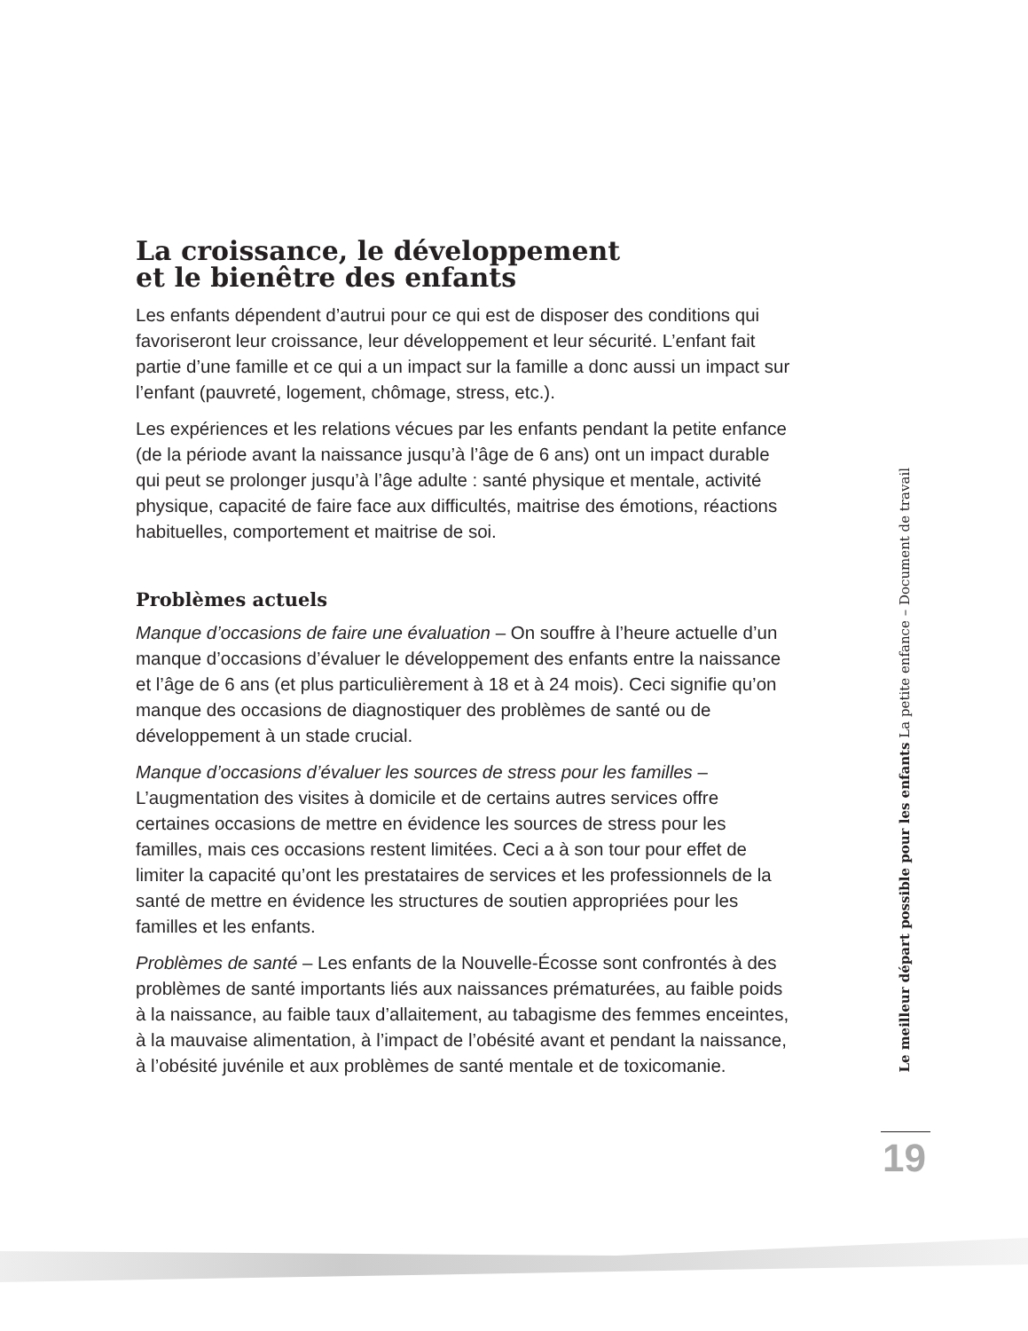La croissance, le développement
et le bienêtre des enfants
Les enfants dépendent d’autrui pour ce qui est de disposer des conditions qui favoriseront leur croissance, leur développement et leur sécurité. L’enfant fait partie d’une famille et ce qui a un impact sur la famille a donc aussi un impact sur l’enfant (pauvreté, logement, chômage, stress, etc.).
Les expériences et les relations vécues par les enfants pendant la petite enfance (de la période avant la naissance jusqu’à l’âge de 6 ans) ont un impact durable qui peut se prolonger jusqu’à l’âge adulte : santé physique et mentale, activité physique, capacité de faire face aux difficultés, maitrise des émotions, réactions habituelles, comportement et maitrise de soi.
Problèmes actuels
Manque d’occasions de faire une évaluation – On souffre à l’heure actuelle d’un manque d’occasions d’évaluer le développement des enfants entre la naissance et l’âge de 6 ans (et plus particulièrement à 18 et à 24 mois). Ceci signifie qu’on manque des occasions de diagnostiquer des problèmes de santé ou de développement à un stade crucial.
Manque d’occasions d’évaluer les sources de stress pour les familles – L’augmentation des visites à domicile et de certains autres services offre certaines occasions de mettre en évidence les sources de stress pour les familles, mais ces occasions restent limitées. Ceci a à son tour pour effet de limiter la capacité qu’ont les prestataires de services et les professionnels de la santé de mettre en évidence les structures de soutien appropriées pour les familles et les enfants.
Problèmes de santé – Les enfants de la Nouvelle-Écosse sont confrontés à des problèmes de santé importants liés aux naissances prématurées, au faible poids à la naissance, au faible taux d’allaitement, au tabagisme des femmes enceintes, à la mauvaise alimentation, à l’impact de l’obésité avant et pendant la naissance, à l’obésité juvénile et aux problèmes de santé mentale et de toxicomanie.
Le meilleur départ possible pour les enfants La petite enfance – Document de travail
19